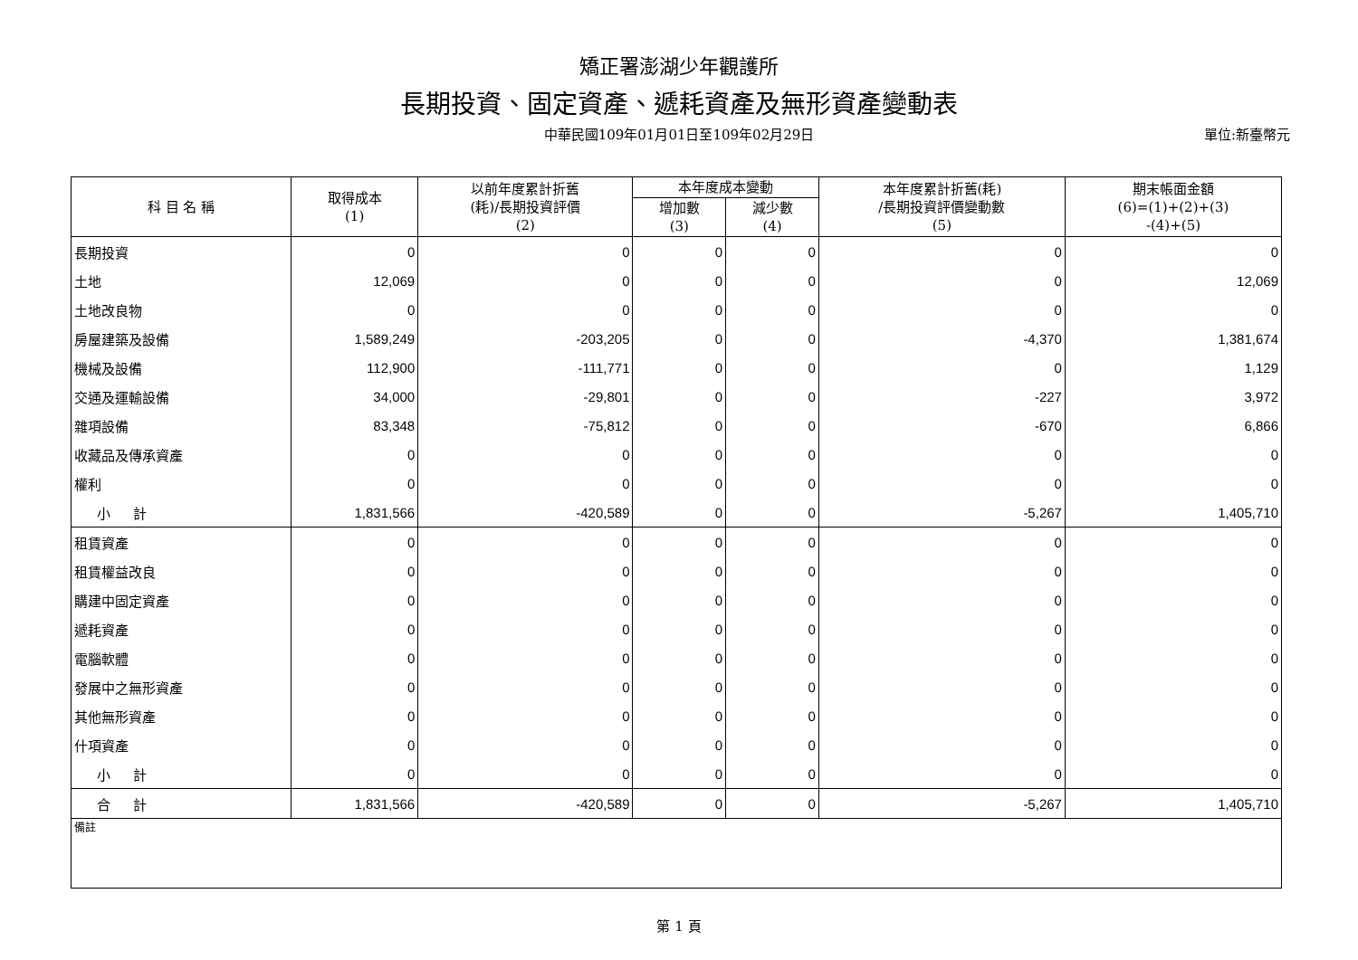矯正署澎湖少年觀護所
長期投資、固定資產、遞耗資產及無形資產變動表
中華民國109年01月01日至109年02月29日 單位:新臺幣元
| 科 目 名 稱 | 取得成本 (1) | 以前年度累計折舊 (耗)/長期投資評價 (2) | 本年度成本變動 | | 本年度累計折舊(耗) /長期投資評價變動數 (5) | 期末帳面金額 (6)=(1)+(2)+(3) -(4)+(5) |
| --- | --- | --- | --- | --- | --- | --- |
| | | | 增加數 (3) | 減少數 (4) | | |
| 長期投資 | 0 | 0 | 0 | 0 | 0 | 0 |
| 土地 | 12,069 | 0 | 0 | 0 | 0 | 12,069 |
| 土地改良物 | 0 | 0 | 0 | 0 | 0 | 0 |
| 房屋建築及設備 | 1,589,249 | -203,205 | 0 | 0 | -4,370 | 1,381,674 |
| 機械及設備 | 112,900 | -111,771 | 0 | 0 | 0 | 1,129 |
| 交通及運輸設備 | 34,000 | -29,801 | 0 | 0 | -227 | 3,972 |
| 雜項設備 | 83,348 | -75,812 | 0 | 0 | -670 | 6,866 |
| 收藏品及傳承資產 | 0 | 0 | 0 | 0 | 0 | 0 |
| 權利 | 0 | 0 | 0 | 0 | 0 | 0 |
| 小 計 | 1,831,566 | -420,589 | 0 | 0 | -5,267 | 1,405,710 |
| 租賃資產 | 0 | 0 | 0 | 0 | 0 | 0 |
| 租賃權益改良 | 0 | 0 | 0 | 0 | 0 | 0 |
| 購建中固定資產 | 0 | 0 | 0 | 0 | 0 | 0 |
| 遞耗資產 | 0 | 0 | 0 | 0 | 0 | 0 |
| 電腦軟體 | 0 | 0 | 0 | 0 | 0 | 0 |
| 發展中之無形資產 | 0 | 0 | 0 | 0 | 0 | 0 |
| 其他無形資產 | 0 | 0 | 0 | 0 | 0 | 0 |
| 什項資產 | 0 | 0 | 0 | 0 | 0 | 0 |
| 小 計 | 0 | 0 | 0 | 0 | 0 | 0 |
| 合 計 | 1,831,566 | -420,589 | 0 | 0 | -5,267 | 1,405,710 |
| 備註 | | | | | | |
第 1 頁